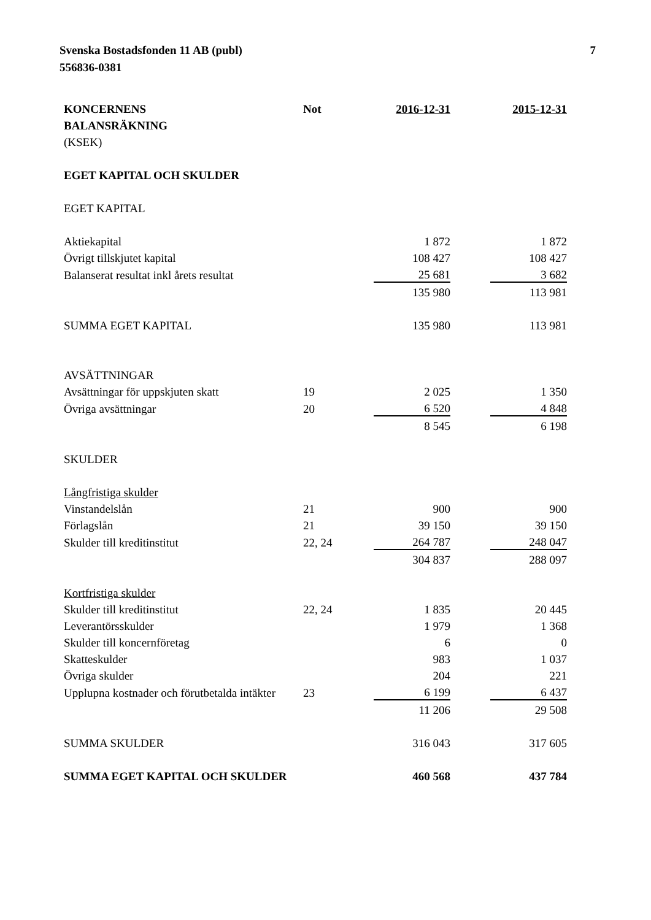Svenska Bostadsfonden 11 AB (publ)
556836-0381
7
| KONCERNENS | Not | 2016-12-31 | | 2015-12-31 |
| --- | --- | --- | --- | --- |
| BALANSRÄKNING | | | | |
| (KSEK) | | | | |
| EGET KAPITAL OCH SKULDER | | | | |
| EGET KAPITAL | | | | |
| Aktiekapital | | 1 872 | | 1 872 |
| Övrigt tillskjutet kapital | | 108 427 | | 108 427 |
| Balanserat resultat inkl årets resultat | | 25 681 | | 3 682 |
| | | 135 980 | | 113 981 |
| SUMMA EGET KAPITAL | | 135 980 | | 113 981 |
| AVSÄTTNINGAR | | | | |
| Avsättningar för uppskjuten skatt | 19 | 2 025 | | 1 350 |
| Övriga avsättningar | 20 | 6 520 | | 4 848 |
| | | 8 545 | | 6 198 |
| SKULDER | | | | |
| Långfristiga skulder | | | | |
| Vinstandelslån | 21 | 900 | | 900 |
| Förlagslån | 21 | 39 150 | | 39 150 |
| Skulder till kreditinstitut | 22, 24 | 264 787 | | 248 047 |
| | | 304 837 | | 288 097 |
| Kortfristiga skulder | | | | |
| Skulder till kreditinstitut | 22, 24 | 1 835 | | 20 445 |
| Leverantörsskulder | | 1 979 | | 1 368 |
| Skulder till koncernföretag | | 6 | | 0 |
| Skatteskulder | | 983 | | 1 037 |
| Övriga skulder | | 204 | | 221 |
| Upplupna kostnader och förutbetalda intäkter | 23 | 6 199 | | 6 437 |
| | | 11 206 | | 29 508 |
| SUMMA SKULDER | | 316 043 | | 317 605 |
| SUMMA EGET KAPITAL OCH SKULDER | | 460 568 | | 437 784 |